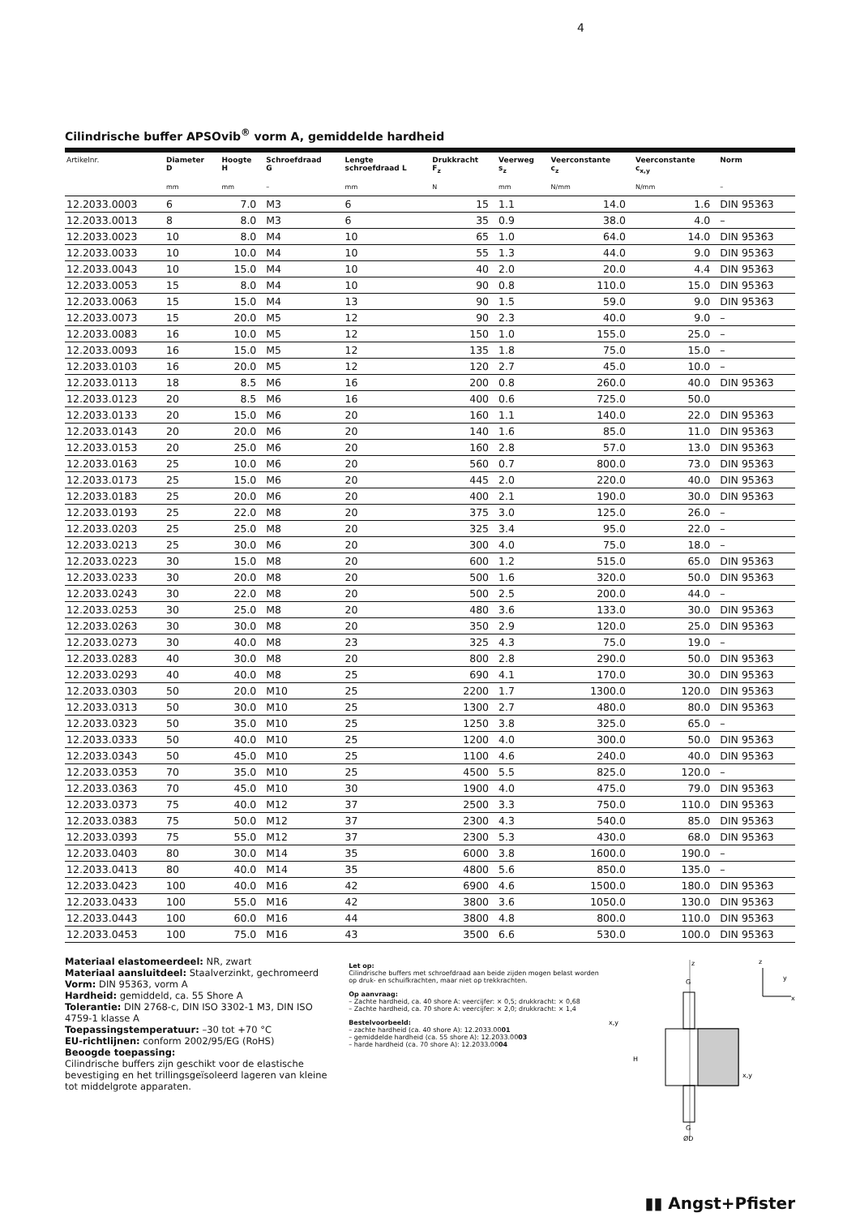4
Cilindrische buffer APSOvib<sup>®</sup> vorm A, gemiddelde hardheid
| Artikelnr. | Diameter D | Hoogte H | Schroefdraad G | Lengte schroefdraad L | Drukkracht F<sub>z</sub> | Veerweg s<sub>z</sub> | Veerconstante c<sub>z</sub> | Veerconstante c<sub>x,y</sub> | Norm |
| --- | --- | --- | --- | --- | --- | --- | --- | --- | --- |
| | mm | mm | – | mm | N | mm | N/mm | N/mm | – |
| 12.2033.0003 | 6 | 7.0 | M3 | 6 | 15 | 1.1 | 14.0 | 1.6 | DIN 95363 |
| 12.2033.0013 | 8 | 8.0 | M3 | 6 | 35 | 0.9 | 38.0 | 4.0 | – |
| 12.2033.0023 | 10 | 8.0 | M4 | 10 | 65 | 1.0 | 64.0 | 14.0 | DIN 95363 |
| 12.2033.0033 | 10 | 10.0 | M4 | 10 | 55 | 1.3 | 44.0 | 9.0 | DIN 95363 |
| 12.2033.0043 | 10 | 15.0 | M4 | 10 | 40 | 2.0 | 20.0 | 4.4 | DIN 95363 |
| 12.2033.0053 | 15 | 8.0 | M4 | 10 | 90 | 0.8 | 110.0 | 15.0 | DIN 95363 |
| 12.2033.0063 | 15 | 15.0 | M4 | 13 | 90 | 1.5 | 59.0 | 9.0 | DIN 95363 |
| 12.2033.0073 | 15 | 20.0 | M5 | 12 | 90 | 2.3 | 40.0 | 9.0 | – |
| 12.2033.0083 | 16 | 10.0 | M5 | 12 | 150 | 1.0 | 155.0 | 25.0 | – |
| 12.2033.0093 | 16 | 15.0 | M5 | 12 | 135 | 1.8 | 75.0 | 15.0 | – |
| 12.2033.0103 | 16 | 20.0 | M5 | 12 | 120 | 2.7 | 45.0 | 10.0 | – |
| 12.2033.0113 | 18 | 8.5 | M6 | 16 | 200 | 0.8 | 260.0 | 40.0 | DIN 95363 |
| 12.2033.0123 | 20 | 8.5 | M6 | 16 | 400 | 0.6 | 725.0 | 50.0 | |
| 12.2033.0133 | 20 | 15.0 | M6 | 20 | 160 | 1.1 | 140.0 | 22.0 | DIN 95363 |
| 12.2033.0143 | 20 | 20.0 | M6 | 20 | 140 | 1.6 | 85.0 | 11.0 | DIN 95363 |
| 12.2033.0153 | 20 | 25.0 | M6 | 20 | 160 | 2.8 | 57.0 | 13.0 | DIN 95363 |
| 12.2033.0163 | 25 | 10.0 | M6 | 20 | 560 | 0.7 | 800.0 | 73.0 | DIN 95363 |
| 12.2033.0173 | 25 | 15.0 | M6 | 20 | 445 | 2.0 | 220.0 | 40.0 | DIN 95363 |
| 12.2033.0183 | 25 | 20.0 | M6 | 20 | 400 | 2.1 | 190.0 | 30.0 | DIN 95363 |
| 12.2033.0193 | 25 | 22.0 | M8 | 20 | 375 | 3.0 | 125.0 | 26.0 | – |
| 12.2033.0203 | 25 | 25.0 | M8 | 20 | 325 | 3.4 | 95.0 | 22.0 | – |
| 12.2033.0213 | 25 | 30.0 | M6 | 20 | 300 | 4.0 | 75.0 | 18.0 | – |
| 12.2033.0223 | 30 | 15.0 | M8 | 20 | 600 | 1.2 | 515.0 | 65.0 | DIN 95363 |
| 12.2033.0233 | 30 | 20.0 | M8 | 20 | 500 | 1.6 | 320.0 | 50.0 | DIN 95363 |
| 12.2033.0243 | 30 | 22.0 | M8 | 20 | 500 | 2.5 | 200.0 | 44.0 | – |
| 12.2033.0253 | 30 | 25.0 | M8 | 20 | 480 | 3.6 | 133.0 | 30.0 | DIN 95363 |
| 12.2033.0263 | 30 | 30.0 | M8 | 20 | 350 | 2.9 | 120.0 | 25.0 | DIN 95363 |
| 12.2033.0273 | 30 | 40.0 | M8 | 23 | 325 | 4.3 | 75.0 | 19.0 | – |
| 12.2033.0283 | 40 | 30.0 | M8 | 20 | 800 | 2.8 | 290.0 | 50.0 | DIN 95363 |
| 12.2033.0293 | 40 | 40.0 | M8 | 25 | 690 | 4.1 | 170.0 | 30.0 | DIN 95363 |
| 12.2033.0303 | 50 | 20.0 | M10 | 25 | 2200 | 1.7 | 1300.0 | 120.0 | DIN 95363 |
| 12.2033.0313 | 50 | 30.0 | M10 | 25 | 1300 | 2.7 | 480.0 | 80.0 | DIN 95363 |
| 12.2033.0323 | 50 | 35.0 | M10 | 25 | 1250 | 3.8 | 325.0 | 65.0 | – |
| 12.2033.0333 | 50 | 40.0 | M10 | 25 | 1200 | 4.0 | 300.0 | 50.0 | DIN 95363 |
| 12.2033.0343 | 50 | 45.0 | M10 | 25 | 1100 | 4.6 | 240.0 | 40.0 | DIN 95363 |
| 12.2033.0353 | 70 | 35.0 | M10 | 25 | 4500 | 5.5 | 825.0 | 120.0 | – |
| 12.2033.0363 | 70 | 45.0 | M10 | 30 | 1900 | 4.0 | 475.0 | 79.0 | DIN 95363 |
| 12.2033.0373 | 75 | 40.0 | M12 | 37 | 2500 | 3.3 | 750.0 | 110.0 | DIN 95363 |
| 12.2033.0383 | 75 | 50.0 | M12 | 37 | 2300 | 4.3 | 540.0 | 85.0 | DIN 95363 |
| 12.2033.0393 | 75 | 55.0 | M12 | 37 | 2300 | 5.3 | 430.0 | 68.0 | DIN 95363 |
| 12.2033.0403 | 80 | 30.0 | M14 | 35 | 6000 | 3.8 | 1600.0 | 190.0 | – |
| 12.2033.0413 | 80 | 40.0 | M14 | 35 | 4800 | 5.6 | 850.0 | 135.0 | – |
| 12.2033.0423 | 100 | 40.0 | M16 | 42 | 6900 | 4.6 | 1500.0 | 180.0 | DIN 95363 |
| 12.2033.0433 | 100 | 55.0 | M16 | 42 | 3800 | 3.6 | 1050.0 | 130.0 | DIN 95363 |
| 12.2033.0443 | 100 | 60.0 | M16 | 44 | 3800 | 4.8 | 800.0 | 110.0 | DIN 95363 |
| 12.2033.0453 | 100 | 75.0 | M16 | 43 | 3500 | 6.6 | 530.0 | 100.0 | DIN 95363 |
Materiaal elastomeerdeel: NR, zwart
Materiaal aansluitdeel: Staalverzinkt, gechromeerd
Vorm: DIN 95363, vorm A
Hardheid: gemiddeld, ca. 55 Shore A
Tolerantie: DIN 2768-c, DIN ISO 3302-1 M3, DIN ISO 4759-1 klasse A
Toepassingstemperatuur: –30 tot +70 °C
EU-richtlijnen: conform 2002/95/EG (RoHS)
Beoogde toepassing:
Cilindrische buffers zijn geschikt voor de elastische bevestiging en het trillingsgeïsoleerd lageren van kleine tot middelgrote apparaten.
Let op:
Cilindrische buffers met schroefdraad aan beide zijden mogen belast worden op druk- en schuifkrachten, maar niet op trekkrachten.
Op aanvraag:
– Zachte hardheid, ca. 40 shore A: veercijfer: × 0,5; drukkracht: × 0,68
– Zachte hardheid, ca. 70 shore A: veercijfer: × 2,0; drukkracht: × 1,4
Bestelvoorbeeld:
– zachte hardheid (ca. 40 shore A): 12.2033.0001
– gemiddelde hardheid (ca. 55 shore A): 12.2033.0003
– harde hardheid (ca. 70 shore A): 12.2033.0004
z
G
x,y
H
x,y
G
ØD
z
y
x
▮▮ Angst+Pfister